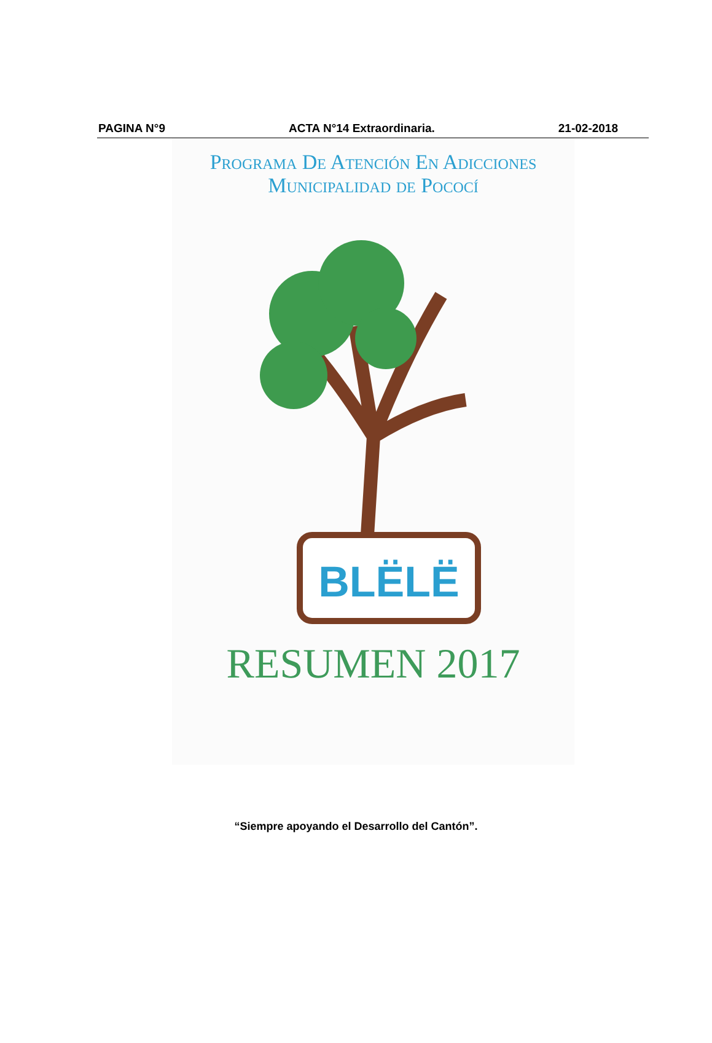PAGINA N°9 ACTA N°14 Extraordinaria. 21-02-2018
Programa De Atención En Adicciones
Municipalidad de Pococí
BLËLË
RESUMEN 2017
“Siempre apoyando el Desarrollo del Cantón”.